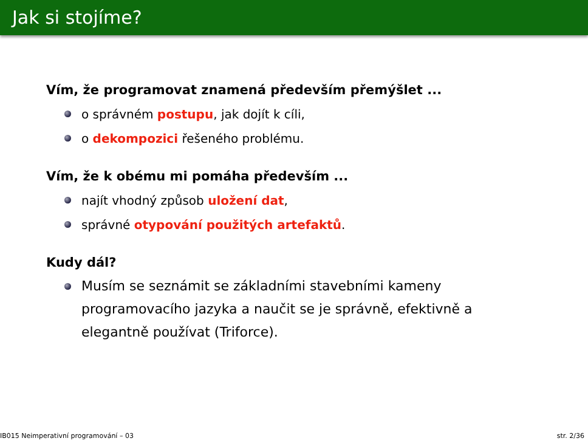Jak si stojíme?
Vím, že programovat znamená především přemýšlet ...
o správném postupu, jak dojít k cíli,
o dekompozici řešeného problému.
Vím, že k obému mi pomáha především ...
najít vhodný způsob uložení dat,
správné otypování použitých artefaktů.
Kudy dál?
Musím se seznámit se základními stavebními kameny programovacího jazyka a naučit se je správně, efektivně a elegantně používat (Triforce).
IB015 Neimperativní programování – 03 str. 2/36